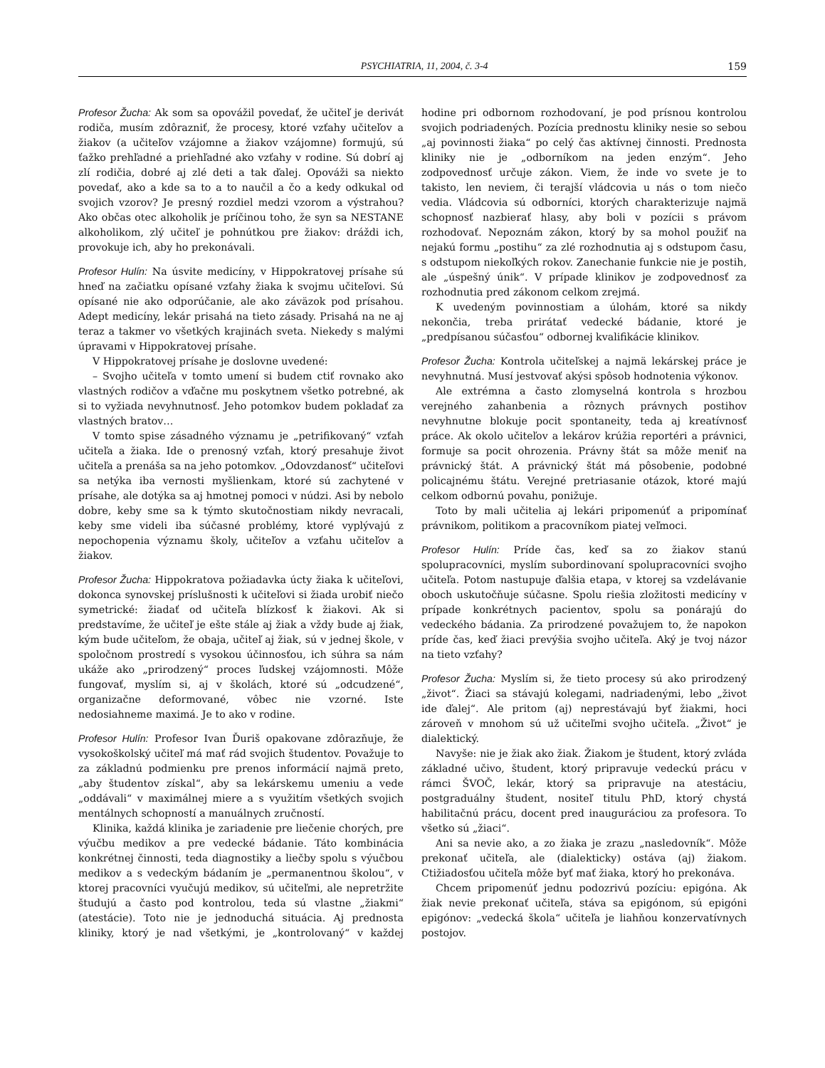PSYCHIATRIA, 11, 2004, č. 3-4 159
Profesor Žucha: Ak som sa opovážil povedať, že učiteľ je derivát rodiča, musím zdôrazniť, že procesy, ktoré vzťahy učiteľov a žiakov (a učiteľov vzájomne a žiakov vzájomne) formujú, sú ťažko prehľadné a priehľadné ako vzťahy v rodine. Sú dobrí aj zlí rodičia, dobré aj zlé deti a tak ďalej. Opováži sa niekto povedať, ako a kde sa to a to naučil a čo a kedy odkukal od svojich vzorov? Je presný rozdiel medzi vzorom a výstrahou? Ako občas otec alkoholik je príčinou toho, že syn sa NESTANE alkoholikom, zlý učiteľ je pohnútkou pre žiakov: dráždi ich, provokuje ich, aby ho prekonávali.
Profesor Hulín: Na úsvite medicíny, v Hippokratovej prísahe sú hneď na začiatku opísané vzťahy žiaka k svojmu učiteľovi. Sú opísané nie ako odporúčanie, ale ako záväzok pod prísahou. Adept medicíny, lekár prisahá na tieto zásady. Prisahá na ne aj teraz a takmer vo všetkých krajinách sveta. Niekedy s malými úpravami v Hippokratovej prísahe.
V Hippokratovej prísahe je doslovne uvedené:
– Svojho učiteľa v tomto umení si budem ctiť rovnako ako vlastných rodičov a vďačne mu poskytnem všetko potrebné, ak si to vyžiada nevyhnutnosť. Jeho potomkov budem pokladať za vlastných bratov…
V tomto spise zásadného významu je „petrifikovaný“ vzťah učiteľa a žiaka. Ide o prenosný vzťah, ktorý presahuje život učiteľa a prenáša sa na jeho potomkov. „Odovzdanosť“ učiteľovi sa netýka iba vernosti myšlienkam, ktoré sú zachytené v prísahe, ale dotýka sa aj hmotnej pomoci v núdzi. Asi by nebolo dobre, keby sme sa k týmto skutočnostiam nikdy nevracali, keby sme videli iba súčasné problémy, ktoré vyplývajú z nepochopenia významu školy, učiteľov a vzťahu učiteľov a žiakov.
Profesor Žucha: Hippokratova požiadavka úcty žiaka k učiteľovi, dokonca synovskej príslušnosti k učiteľovi si žiada urobiť niečo symetrické: žiadať od učiteľa blízkosť k žiakovi. Ak si predstavíme, že učiteľ je ešte stále aj žiak a vždy bude aj žiak, kým bude učiteľom, že obaja, učiteľ aj žiak, sú v jednej škole, v spoločnom prostredí s vysokou účinnosťou, ich súhra sa nám ukáže ako „prirodzený“ proces ľudskej vzájomnosti. Môže fungovať, myslím si, aj v školách, ktoré sú „odcudzené“, organizačne deformované, vôbec nie vzorné. Iste nedosiahneme maximá. Je to ako v rodine.
Profesor Hulín: Profesor Ivan Ďuriš opakovane zdôrazňuje, že vysokoškolský učiteľ má mať rád svojich študentov. Považuje to za základnú podmienku pre prenos informácií najmä preto, „aby študentov získal“, aby sa lekárskemu umeniu a vede „oddávali“ v maximálnej miere a s využitím všetkých svojich mentálnych schopností a manuálnych zručností.
Klinika, každá klinika je zariadenie pre liečenie chorých, pre výučbu medikov a pre vedecké bádanie. Táto kombinácia konkrétnej činnosti, teda diagnostiky a liečby spolu s výučbou medikov a s vedeckým bádaním je „permanentnou školou“, v ktorej pracovníci vyučujú medikov, sú učiteľmi, ale nepretržite študujú a často pod kontrolou, teda sú vlastne „žiakmi“ (atestácie). Toto nie je jednoduchá situácia. Aj prednosta kliniky, ktorý je nad všetkými, je „kontrolovaný“ v každej hodine pri odbornom rozhodovaní, je pod prísnou kontrolou svojich podriadených. Pozícia prednostu kliniky nesie so sebou „aj povinnosti žiaka“ po celý čas aktívnej činnosti. Prednosta kliniky nie je „odborníkom na jeden enzým“. Jeho zodpovednosť určuje zákon. Viem, že inde vo svete je to takisto, len neviem, či terajší vládcovia u nás o tom niečo vedia. Vládcovia sú odborníci, ktorých charakterizuje najmä schopnosť nazbierať hlasy, aby boli v pozícii s právom rozhodovať. Nepoznám zákon, ktorý by sa mohol použiť na nejakú formu „postihu“ za zlé rozhodnutia aj s odstupom času, s odstupom niekoľkých rokov. Zanechanie funkcie nie je postih, ale „úspešný únik“. V prípade klinikov je zodpovednosť za rozhodnutia pred zákonom celkom zrejmá.
K uvedeným povinnostiam a úlohám, ktoré sa nikdy nekončia, treba prirátať vedecké bádanie, ktoré je „predpísanou súčasťou“ odbornej kvalifikácie klinikov.
Profesor Žucha: Kontrola učiteľskej a najmä lekárskej práce je nevyhnutná. Musí jestvovať akýsi spôsob hodnotenia výkonov.
Ale extrémna a často zlomyselná kontrola s hrozbou verejného zahanbenia a rôznych právnych postihov nevyhnutne blokuje pocit spontaneity, teda aj kreatívnosť práce. Ak okolo učiteľov a lekárov krúžia reportéri a právnici, formuje sa pocit ohrozenia. Právny štát sa môže meniť na právnický štát. A právnický štát má pôsobenie, podobné policajnému štátu. Verejné pretriasanie otázok, ktoré majú celkom odbornú povahu, ponižuje.
Toto by mali učitelia aj lekári pripomenúť a pripomínať právnikom, politikom a pracovníkom piatej veľmoci.
Profesor Hulín: Príde čas, keď sa zo žiakov stanú spolupracovníci, myslím subordinovaní spolupracovníci svojho učiteľa. Potom nastupuje ďalšia etapa, v ktorej sa vzdelávanie oboch uskutočňuje súčasne. Spolu riešia zložitosti medicíny v prípade konkrétnych pacientov, spolu sa ponárajú do vedeckého bádania. Za prirodzené považujem to, že napokon príde čas, keď žiaci prevýšia svojho učiteľa. Aký je tvoj názor na tieto vzťahy?
Profesor Žucha: Myslím si, že tieto procesy sú ako prirodzený „život“. Žiaci sa stávajú kolegami, nadriadenými, lebo „život ide ďalej“. Ale pritom (aj) neprestávajú byť žiakmi, hoci zároveň v mnohom sú už učiteľmi svojho učiteľa. „Život“ je dialektický.
Navyše: nie je žiak ako žiak. Žiakom je študent, ktorý zvláda základné učivo, študent, ktorý pripravuje vedeckú prácu v rámci ŠVOČ, lekár, ktorý sa pripravuje na atestáciu, postgraduálny študent, nositeľ titulu PhD, ktorý chystá habilitačnú prácu, docent pred inauguráciou za profesora. To všetko sú „žiaci“.
Ani sa nevie ako, a zo žiaka je zrazu „nasledovník“. Môže prekonať učiteľa, ale (dialekticky) ostáva (aj) žiakom. Ctižiadosťou učiteľa môže byť mať žiaka, ktorý ho prekonáva.
Chcem pripomenúť jednu podozrivú pozíciu: epigóna. Ak žiak nevie prekonať učiteľa, stáva sa epigónom, sú epigóni epigónov: „vedecká škola“ učiteľa je liahňou konzervatívnych postojov.